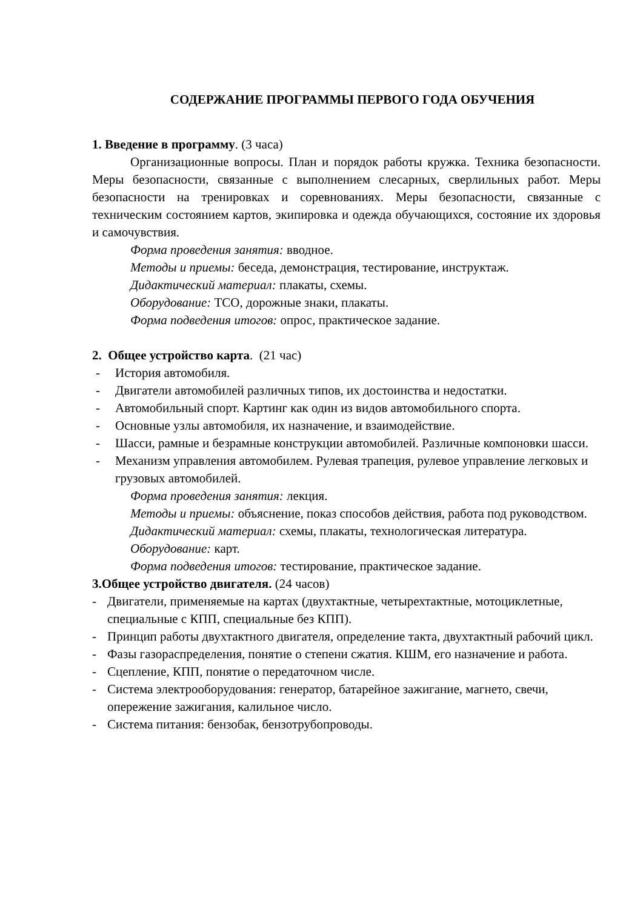СОДЕРЖАНИЕ ПРОГРАММЫ ПЕРВОГО ГОДА ОБУЧЕНИЯ
1. Введение в программу. (3 часа)
Организационные вопросы. План и порядок работы кружка. Техника безопасности. Меры безопасности, связанные с выполнением слесарных, сверлильных работ. Меры безопасности на тренировках и соревнованиях. Меры безопасности, связанные с техническим состоянием картов, экипировка и одежда обучающихся, состояние их здоровья и самочувствия.
Форма проведения занятия: вводное.
Методы и приемы: беседа, демонстрация, тестирование, инструктаж.
Дидактический материал: плакаты, схемы.
Оборудование: ТСО, дорожные знаки, плакаты.
Форма подведения итогов: опрос, практическое задание.
2. Общее устройство карта. (21 час)
- История автомобиля.
- Двигатели автомобилей различных типов, их достоинства и недостатки.
- Автомобильный спорт. Картинг как один из видов автомобильного спорта.
- Основные узлы автомобиля, их назначение, и взаимодействие.
- Шасси, рамные и безрамные конструкции автомобилей. Различные компоновки шасси.
- Механизм управления автомобилем. Рулевая трапеция, рулевое управление легковых и грузовых автомобилей.
Форма проведения занятия: лекция.
Методы и приемы: объяснение, показ способов действия, работа под руководством.
Дидактический материал: схемы, плакаты, технологическая литература.
Оборудование: карт.
Форма подведения итогов: тестирование, практическое задание.
3.Общее устройство двигателя. (24 часов)
- Двигатели, применяемые на картах (двухтактные, четырехтактные, мотоциклетные, специальные с КПП, специальные без КПП).
- Принцип работы двухтактного двигателя, определение такта, двухтактный рабочий цикл.
- Фазы газораспределения, понятие о степени сжатия. КШМ, его назначение и работа.
- Сцепление, КПП, понятие о передаточном числе.
- Система электрооборудования: генератор, батарейное зажигание, магнето, свечи, опережение зажигания, калильное число.
- Система питания: бензобак, бензотрубопроводы.